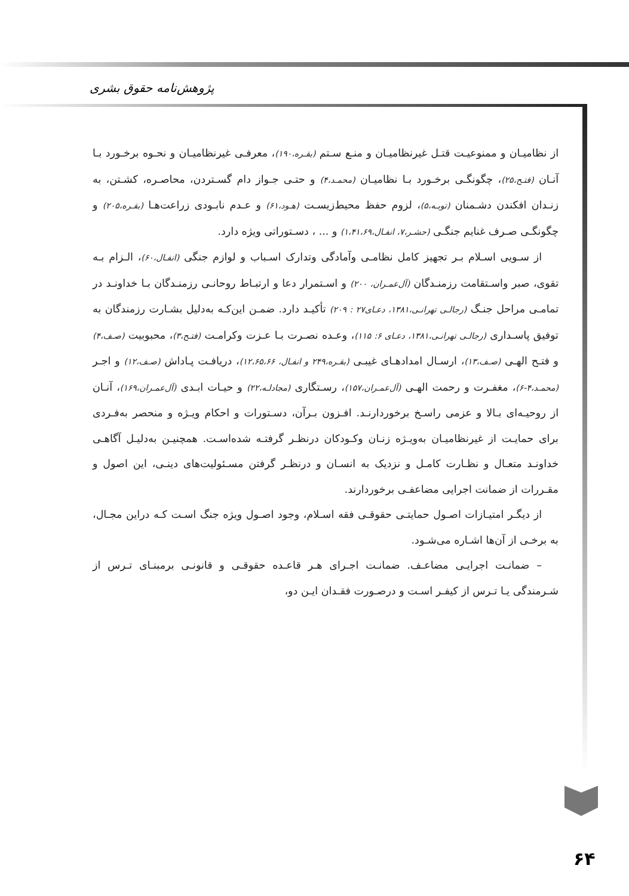پژوهش‌نامه حقوق بشری
از نظامیـان و ممنوعیـت قتـل غیرنظامیـان و منـع سـتم (بقـره،۱۹۰)، معرفـی غیرنظامیـان و نحـوه برخـورد بـا آنـان (فتـح،۲۵)، چگونگـی برخـورد بـا نظامیـان (محمـد،۴) و حتـی جـواز دام گسـتردن، محاصـره، کشـتن، به زنـدان افکندن دشـمنان (توبـه،۵)، لزوم حفظ محیط‌زیسـت (هـود،۶۱) و عـدم نابـودی زراعت‌هـا (بقـره،۲۰۵) و چگونگـی صـرف غنایم جنگـی (حشـر،۷، انفـال،۱،۴۱،۶۹) و ... ، دسـتوراتی ویژه دارد.
از سـویی اسـلام بـر تجهیز کامل نظامـی وآمادگی وتدارک اسـباب و لوازم جنگی (انفـال،۶۰)، الـزام بـه تقوی، صبر واسـتقامت رزمنـدگان (آل‌عمـران، ۲۰۰) و اسـتمرار دعا و ارتبـاط روحانـی رزمنـدگان بـا خداونـد در تمامـی مراحل جنـگ (رجالـی تهرانـی،۱۳۸۱، دعـای۲۷ : ۲۰۹) تأکیـد دارد. ضمـن این‌کـه به‌دلیل بشـارت رزمندگان به توفیق پاسـداری (رجالـی تهرانـی،۱۳۸۱، دعـای ۶: ۱۱۵)، وعـده نصـرت بـا عـزت وکرامـت (فتـح،۳)، محبوبیت (صـف،۴) و فتـح الهـی (صـف،۱۳)، ارسـال امدادهـای غیبـی (بقـره،۲۴۹ و انفـال، ۱۲،۶۵،۶۶)، دریافـت پـاداش (صـف،۱۲) و اجـر (محمـد،۴-۶)، مغفـرت و رحمت الهـی (آل‌عمـران،۱۵۷)، رسـتگاری (مجادلـه،۲۲) و حیـات ابـدی (آل‌عمـران،۱۶۹)، آنـان از روحیـه‌ای بـالا و عزمی راسـخ برخوردارنـد. افـزون بـرآن، دسـتورات و احکام ویـژه و منحصر به‌فـردی برای حمایـت از غیرنظامیـان به‌ویـژه زنـان وکـودکان درنظـر گرفتـه شده‌اسـت. همچنیـن به‌دلیـل آگاهـی خداونـد متعـال و نظـارت کامـل و نزدیک به انسـان و درنظـر گرفتن مسـئولیت‌های دینـی، این اصول و مقـررات از ضمانت اجرایی مضاعفـی برخوردارند.
از دیگـر امتیـازات اصـول حمایتـی حقوقـی فقه اسـلام، وجود اصـول ویژه جنگ اسـت کـه دراین مجـال، به برخـی از آن‌ها اشـاره می‌شـود.
– ضمانـت اجرایـی مضاعـف. ضمانـت اجـرای هـر قاعـده حقوقـی و قانونـی برمبنـای تـرس از شـرمندگی یـا تـرس از کیفـر اسـت و درصـورت فقـدان ایـن دو،
۶۴